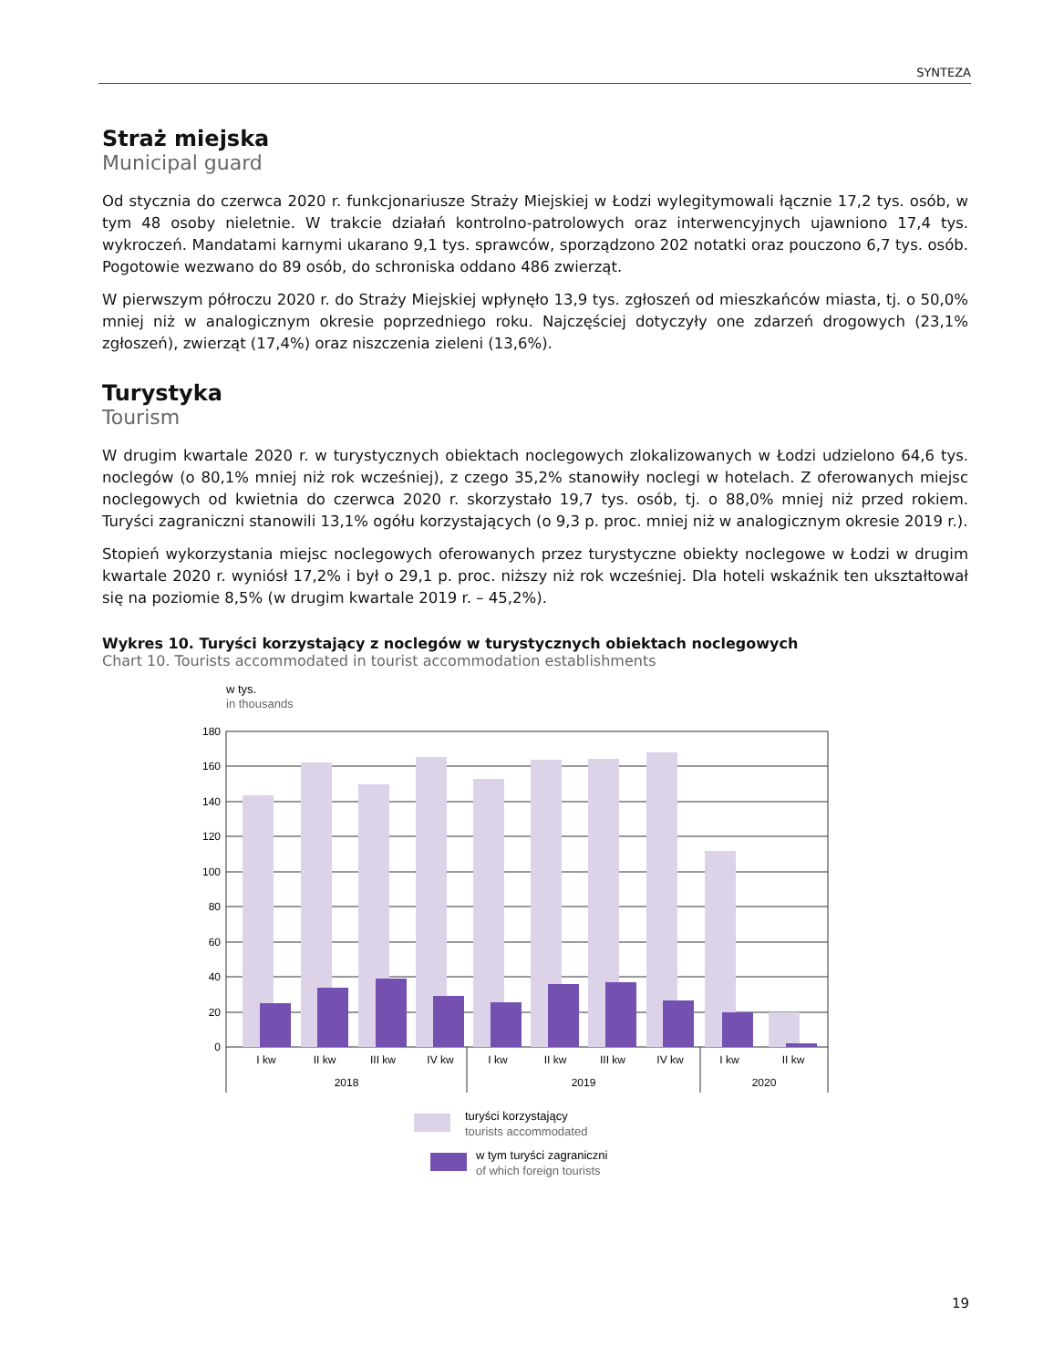SYNTEZA
Straż miejska
Municipal guard
Od stycznia do czerwca 2020 r. funkcjonariusze Straży Miejskiej w Łodzi wylegitymowali łącznie 17,2 tys. osób, w tym 48 osoby nieletnie. W trakcie działań kontrolno-patrolowych oraz interwencyjnych ujawniono 17,4 tys. wykroczeń. Mandatami karnymi ukarano 9,1 tys. sprawców, sporządzono 202 notatki oraz pouczono 6,7 tys. osób. Pogotowie wezwano do 89 osób, do schroniska oddano 486 zwierząt.
W pierwszym półroczu 2020 r. do Straży Miejskiej wpłynęło 13,9 tys. zgłoszeń od mieszkańców miasta, tj. o 50,0% mniej niż w analogicznym okresie poprzedniego roku. Najczęściej dotyczyły one zdarzeń drogowych (23,1% zgłoszeń), zwierząt (17,4%) oraz niszczenia zieleni (13,6%).
Turystyka
Tourism
W drugim kwartale 2020 r. w turystycznych obiektach noclegowych zlokalizowanych w Łodzi udzielono 64,6 tys. noclegów (o 80,1% mniej niż rok wcześniej), z czego 35,2% stanowiły noclegi w hotelach. Z oferowanych miejsc noclegowych od kwietnia do czerwca 2020 r. skorzystało 19,7 tys. osób, tj. o 88,0% mniej niż przed rokiem. Turyści zagraniczni stanowili 13,1% ogółu korzystających (o 9,3 p. proc. mniej niż w analogicznym okresie 2019 r.).
Stopień wykorzystania miejsc noclegowych oferowanych przez turystyczne obiekty noclegowe w Łodzi w drugim kwartale 2020 r. wyniósł 17,2% i był o 29,1 p. proc. niższy niż rok wcześniej. Dla hoteli wskaźnik ten ukształtował się na poziomie 8,5% (w drugim kwartale 2019 r. – 45,2%).
Wykres 10. Turyści korzystający z noclegów w turystycznych obiektach noclegowych
Chart 10. Tourists accommodated in tourist accommodation establishments
w tys.
in thousands
180
160
140
120
100
80
60
40
20
0
I kw
II kw
III kw
IV kw
I kw
II kw
III kw
IV kw
I kw
II kw
2018
2019
2020
turyści korzystający
tourists accommodated
w tym turyści zagraniczni
of which foreign tourists
19